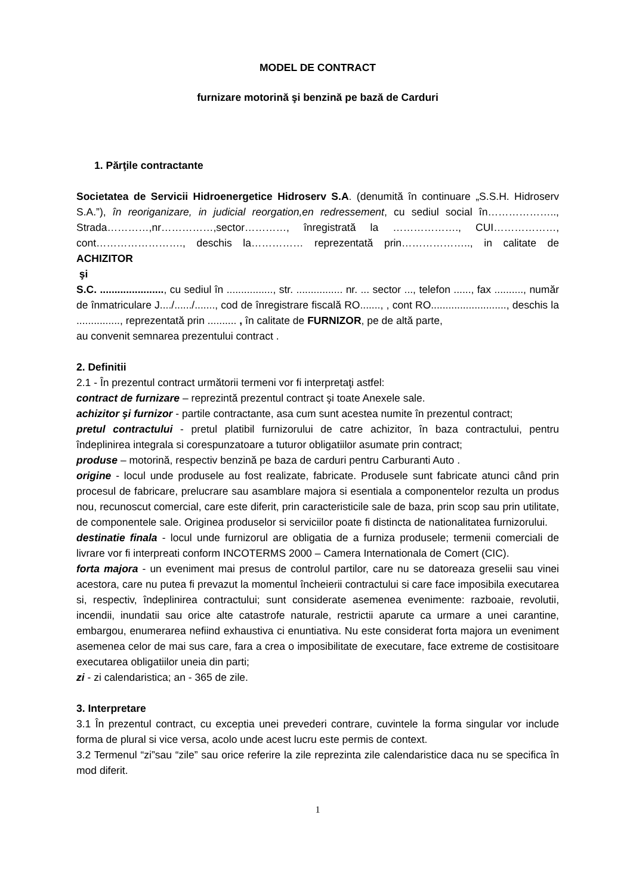MODEL DE CONTRACT
furnizare motorină şi benzină pe bază de Carduri
1. Părţile contractante
Societatea de Servicii Hidroenergetice Hidroserv S.A. (denumită în continuare „S.S.H. Hidroserv S.A.”), în reoriganizare, in judicial reorgation,en redressement, cu sediul social în……………….., Strada…………,nr……………,sector…………, înregistrată la ………………., CUI………………, cont……………………., deschis la…………… reprezentată prin……………….., in calitate de ACHIZITOR
şi
S.C. ......................, cu sediul în ................, str. ................ nr. ... sector ..., telefon ......, fax .........., număr de înmatriculare J..../....../......., cod de înregistrare fiscală RO......., , cont RO.........................., deschis la ..............., reprezentată prin .......... , în calitate de FURNIZOR, pe de altă parte,
au convenit semnarea prezentului contract .
2. Definitii
2.1 - În prezentul contract următorii termeni vor fi interpretaţi astfel:
contract de furnizare – reprezintă prezentul contract şi toate Anexele sale.
achizitor şi furnizor - partile contractante, asa cum sunt acestea numite în prezentul contract;
pretul contractului - pretul platibil furnizorului de catre achizitor, în baza contractului, pentru îndeplinirea integrala si corespunzatoare a tuturor obligatiilor asumate prin contract;
produse – motorină, respectiv benzină pe baza de carduri pentru Carburanti Auto .
origine - locul unde produsele au fost realizate, fabricate. Produsele sunt fabricate atunci când prin procesul de fabricare, prelucrare sau asamblare majora si esentiala a componentelor rezulta un produs nou, recunoscut comercial, care este diferit, prin caracteristicile sale de baza, prin scop sau prin utilitate, de componentele sale. Originea produselor si serviciilor poate fi distincta de nationalitatea furnizorului.
destinatie finala - locul unde furnizorul are obligatia de a furniza produsele; termenii comerciali de livrare vor fi interpreati conform INCOTERMS 2000 – Camera Internationala de Comert (CIC).
forta majora - un eveniment mai presus de controlul partilor, care nu se datoreaza greselii sau vinei acestora, care nu putea fi prevazut la momentul încheierii contractului si care face imposibila executarea si, respectiv, îndeplinirea contractului; sunt considerate asemenea evenimente: razboaie, revolutii, incendii, inundatii sau orice alte catastrofe naturale, restrictii aparute ca urmare a unei carantine, embargou, enumerarea nefiind exhaustiva ci enuntiativa. Nu este considerat forta majora un eveniment asemenea celor de mai sus care, fara a crea o imposibilitate de executare, face extreme de costisitoare executarea obligatiilor uneia din parti;
zi - zi calendaristica; an - 365 de zile.
3. Interpretare
3.1 În prezentul contract, cu exceptia unei prevederi contrare, cuvintele la forma singular vor include forma de plural si vice versa, acolo unde acest lucru este permis de context.
3.2 Termenul “zi”sau “zile” sau orice referire la zile reprezinta zile calendaristice daca nu se specifica în mod diferit.
1